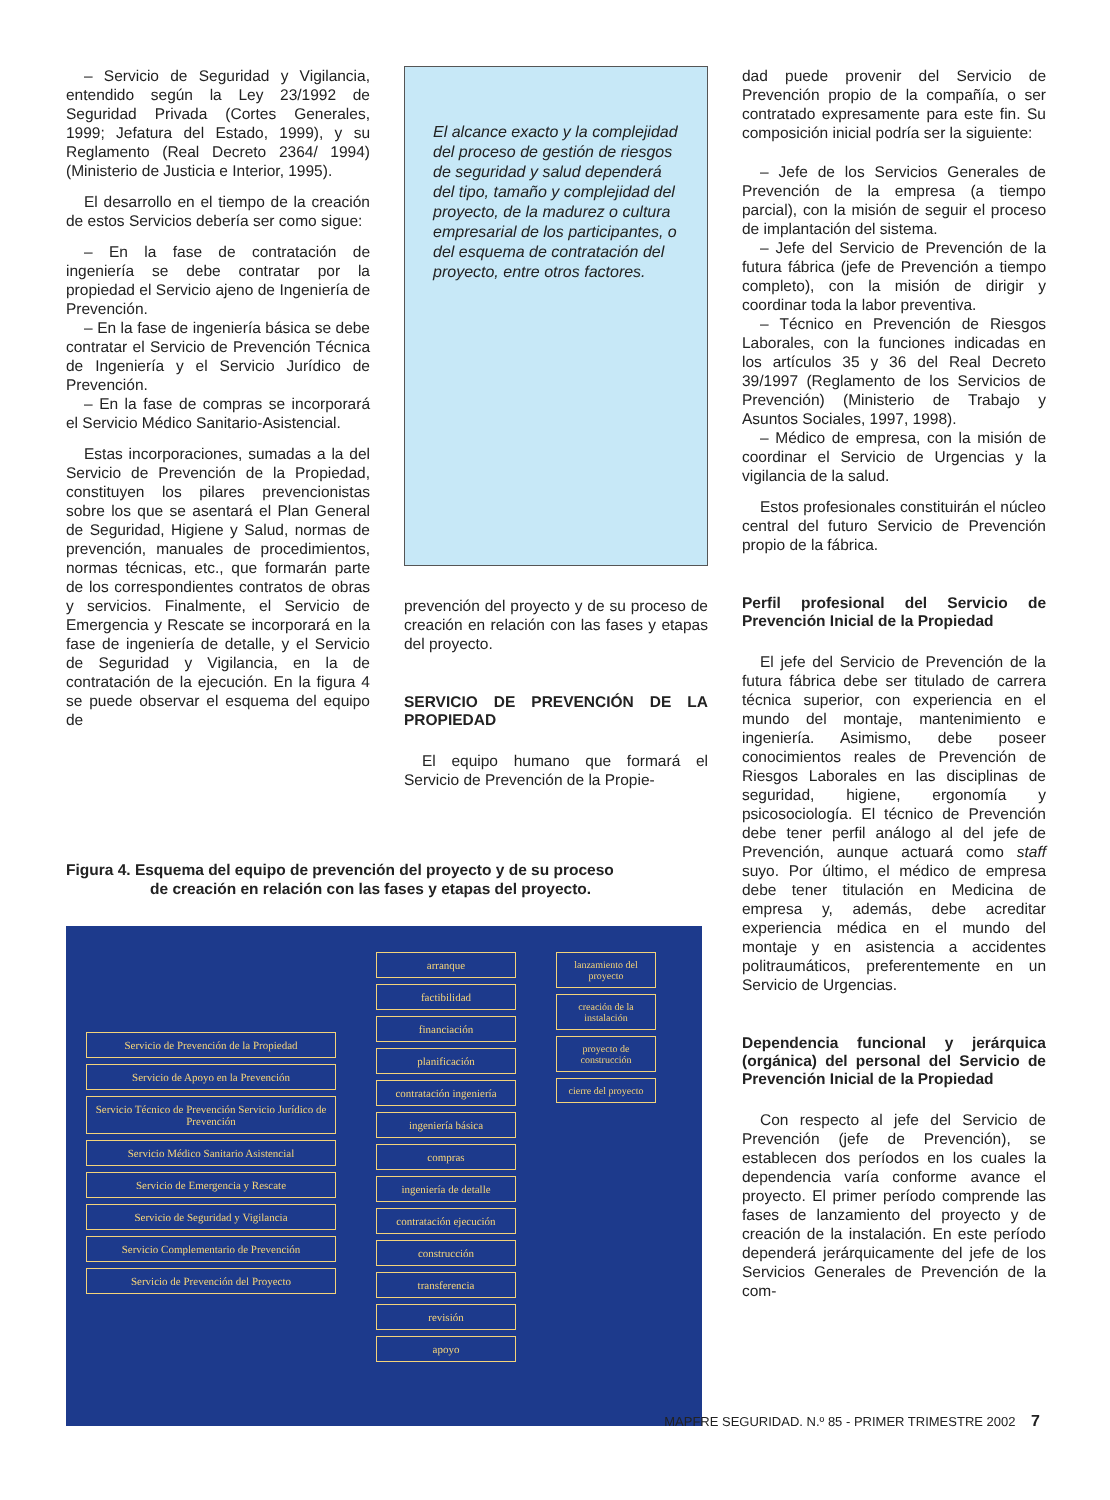– Servicio de Seguridad y Vigilancia, entendido según la Ley 23/1992 de Seguridad Privada (Cortes Generales, 1999; Jefatura del Estado, 1999), y su Reglamento (Real Decreto 2364/ 1994) (Ministerio de Justicia e Interior, 1995).
El desarrollo en el tiempo de la creación de estos Servicios debería ser como sigue:
– En la fase de contratación de ingeniería se debe contratar por la propiedad el Servicio ajeno de Ingeniería de Prevención.
– En la fase de ingeniería básica se debe contratar el Servicio de Prevención Técnica de Ingeniería y el Servicio Jurídico de Prevención.
– En la fase de compras se incorporará el Servicio Médico Sanitario-Asistencial.
Estas incorporaciones, sumadas a la del Servicio de Prevención de la Propiedad, constituyen los pilares prevencionistas sobre los que se asentará el Plan General de Seguridad, Higiene y Salud, normas de prevención, manuales de procedimientos, normas técnicas, etc., que formarán parte de los correspondientes contratos de obras y servicios. Finalmente, el Servicio de Emergencia y Rescate se incorporará en la fase de ingeniería de detalle, y el Servicio de Seguridad y Vigilancia, en la de contratación de la ejecución. En la figura 4 se puede observar el esquema del equipo de
El alcance exacto y la complejidad del proceso de gestión de riesgos de seguridad y salud dependerá del tipo, tamaño y complejidad del proyecto, de la madurez o cultura empresarial de los participantes, o del esquema de contratación del proyecto, entre otros factores.
prevención del proyecto y de su proceso de creación en relación con las fases y etapas del proyecto.
SERVICIO DE PREVENCIÓN DE LA PROPIEDAD
El equipo humano que formará el Servicio de Prevención de la Propie-
dad puede provenir del Servicio de Prevención propio de la compañía, o ser contratado expresamente para este fin. Su composición inicial podría ser la siguiente:
– Jefe de los Servicios Generales de Prevención de la empresa (a tiempo parcial), con la misión de seguir el proceso de implantación del sistema.
– Jefe del Servicio de Prevención de la futura fábrica (jefe de Prevención a tiempo completo), con la misión de dirigir y coordinar toda la labor preventiva.
– Técnico en Prevención de Riesgos Laborales, con la funciones indicadas en los artículos 35 y 36 del Real Decreto 39/1997 (Reglamento de los Servicios de Prevención) (Ministerio de Trabajo y Asuntos Sociales, 1997, 1998).
– Médico de empresa, con la misión de coordinar el Servicio de Urgencias y la vigilancia de la salud.
Estos profesionales constituirán el núcleo central del futuro Servicio de Prevención propio de la fábrica.
Perfil profesional del Servicio de Prevención Inicial de la Propiedad
El jefe del Servicio de Prevención de la futura fábrica debe ser titulado de carrera técnica superior, con experiencia en el mundo del montaje, mantenimiento e ingeniería. Asimismo, debe poseer conocimientos reales de Prevención de Riesgos Laborales en las disciplinas de seguridad, higiene, ergonomía y psicosociología. El técnico de Prevención debe tener perfil análogo al del jefe de Prevención, aunque actuará como staff suyo. Por último, el médico de empresa debe tener titulación en Medicina de empresa y, además, debe acreditar experiencia médica en el mundo del montaje y en asistencia a accidentes politraumáticos, preferentemente en un Servicio de Urgencias.
Dependencia funcional y jerárquica (orgánica) del personal del Servicio de Prevención Inicial de la Propiedad
Con respecto al jefe del Servicio de Prevención (jefe de Prevención), se establecen dos períodos en los cuales la dependencia varía conforme avance el proyecto. El primer período comprende las fases de lanzamiento del proyecto y de creación de la instalación. En este período dependerá jerárquicamente del jefe de los Servicios Generales de Prevención de la com-
Figura 4. Esquema del equipo de prevención del proyecto y de su proceso
de creación en relación con las fases y etapas del proyecto.
Servicio de Prevención de la Propiedad
Servicio de Apoyo en la Prevención
Servicio Técnico de Prevención Servicio Jurídico de Prevención
Servicio Médico Sanitario Asistencial
Servicio de Emergencia y Rescate
Servicio de Seguridad y Vigilancia
Servicio Complementario de Prevención
Servicio de Prevención del Proyecto
arranque
factibilidad
financiación
planificación
contratación ingeniería
ingeniería básica
compras
ingeniería de detalle
contratación ejecución
construcción
transferencia
revisión
apoyo
lanzamiento del proyecto
creación de la instalación
proyecto de construcción
cierre del proyecto
MAPFRE SEGURIDAD. N.º 85 - PRIMER TRIMESTRE 2002 7